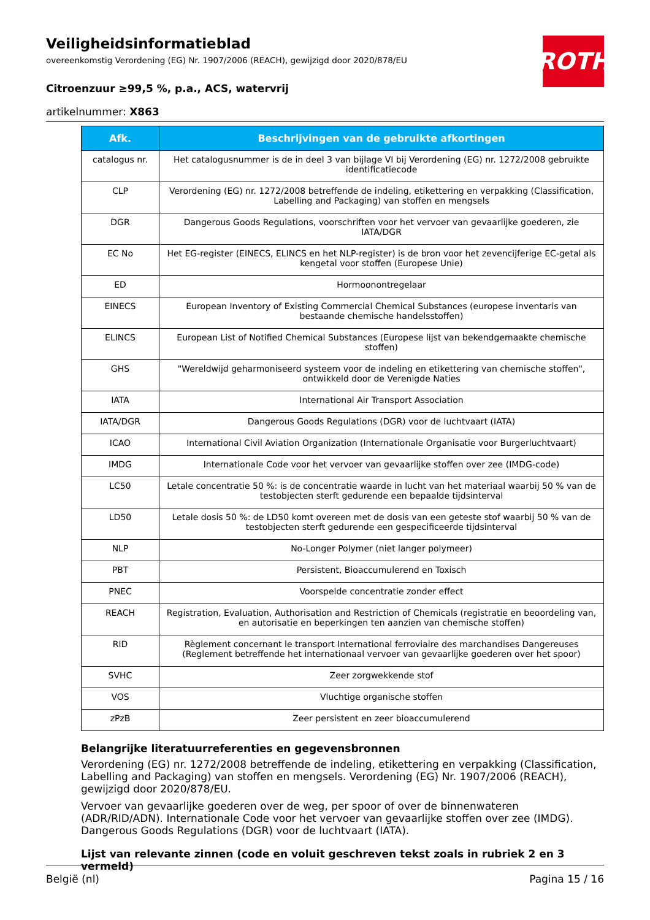ROTH
Veiligheidsinformatieblad
overeenkomstig Verordening (EG) Nr. 1907/2006 (REACH), gewijzigd door 2020/878/EU
Citroenzuur ≥99,5 %, p.a., ACS, watervrij
artikelnummer: X863
| Afk. | Beschrijvingen van de gebruikte afkortingen |
| --- | --- |
| catalogus nr. | Het catalogusnummer is de in deel 3 van bijlage VI bij Verordening (EG) nr. 1272/2008 gebruikte identificatiecode |
| CLP | Verordening (EG) nr. 1272/2008 betreffende de indeling, etikettering en verpakking (Classification, Labelling and Packaging) van stoffen en mengsels |
| DGR | Dangerous Goods Regulations, voorschriften voor het vervoer van gevaarlijke goederen, zie IATA/DGR |
| EC No | Het EG-register (EINECS, ELINCS en het NLP-register) is de bron voor het zevencijferige EC-getal als kengetal voor stoffen (Europese Unie) |
| ED | Hormoonontregelaar |
| EINECS | European Inventory of Existing Commercial Chemical Substances (europese inventaris van bestaande chemische handelsstoffen) |
| ELINCS | European List of Notified Chemical Substances (Europese lijst van bekendgemaakte chemische stoffen) |
| GHS | "Wereldwijd geharmoniseerd systeem voor de indeling en etikettering van chemische stoffen", ontwikkeld door de Verenigde Naties |
| IATA | International Air Transport Association |
| IATA/DGR | Dangerous Goods Regulations (DGR) voor de luchtvaart (IATA) |
| ICAO | International Civil Aviation Organization (Internationale Organisatie voor Burgerluchtvaart) |
| IMDG | Internationale Code voor het vervoer van gevaarlijke stoffen over zee (IMDG-code) |
| LC50 | Letale concentratie 50 %: is de concentratie waarde in lucht van het materiaal waarbij 50 % van de testobjecten sterft gedurende een bepaalde tijdsinterval |
| LD50 | Letale dosis 50 %: de LD50 komt overeen met de dosis van een geteste stof waarbij 50 % van de testobjecten sterft gedurende een gespecificeerde tijdsinterval |
| NLP | No-Longer Polymer (niet langer polymeer) |
| PBT | Persistent, Bioaccumulerend en Toxisch |
| PNEC | Voorspelde concentratie zonder effect |
| REACH | Registration, Evaluation, Authorisation and Restriction of Chemicals (registratie en beoordeling van, en autorisatie en beperkingen ten aanzien van chemische stoffen) |
| RID | Règlement concernant le transport International ferroviaire des marchandises Dangereuses (Reglement betreffende het internationaal vervoer van gevaarlijke goederen over het spoor) |
| SVHC | Zeer zorgwekkende stof |
| VOS | Vluchtige organische stoffen |
| zPzB | Zeer persistent en zeer bioaccumulerend |
Belangrijke literatuurreferenties en gegevensbronnen
Verordening (EG) nr. 1272/2008 betreffende de indeling, etikettering en verpakking (Classification, Labelling and Packaging) van stoffen en mengsels. Verordening (EG) Nr. 1907/2006 (REACH), gewijzigd door 2020/878/EU.
Vervoer van gevaarlijke goederen over de weg, per spoor of over de binnenwateren (ADR/RID/ADN). Internationale Code voor het vervoer van gevaarlijke stoffen over zee (IMDG). Dangerous Goods Regulations (DGR) voor de luchtvaart (IATA).
Lijst van relevante zinnen (code en voluit geschreven tekst zoals in rubriek 2 en 3 vermeld)
België (nl) Pagina 15 / 16